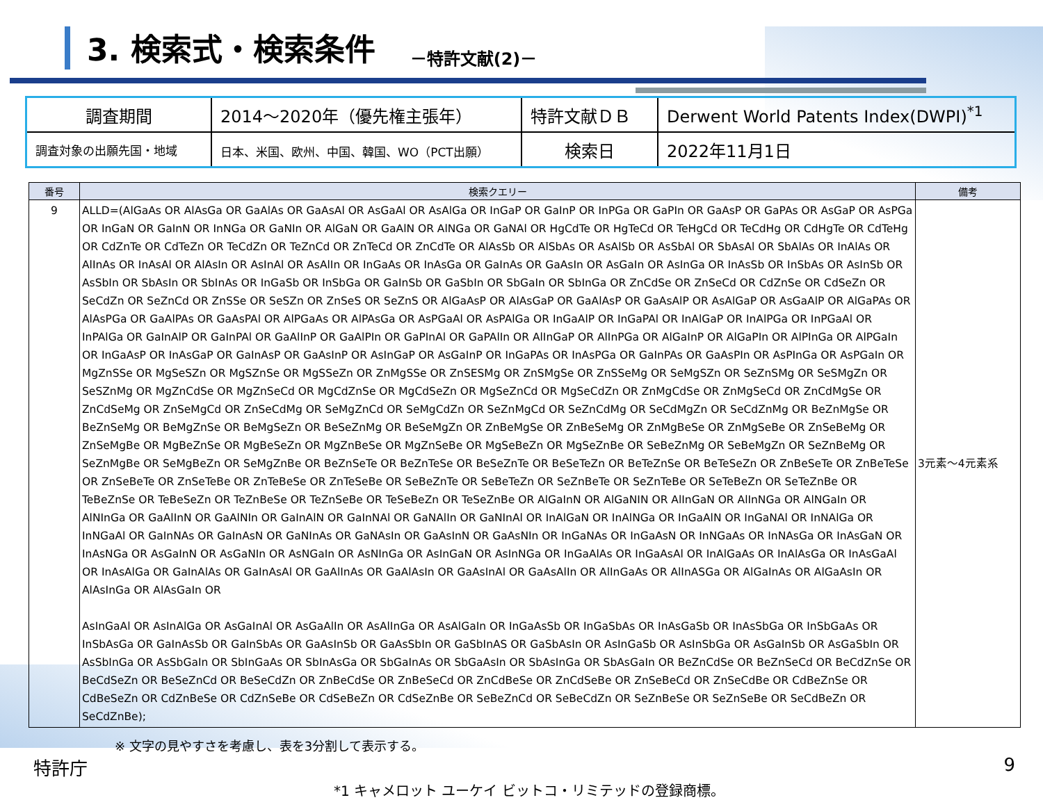3. 検索式・検索条件
－特許文献(2)－
| 調査期間 | 2014～2020年（優先権主張年） | 特許文献ＤＢ | Derwent World Patents Index(DWPI)<sup>*1</sup> |
| 調査対象の出願先国・地域 | 日本、米国、欧州、中国、韓国、WO（PCT出願） | 検索日 | 2022年11月1日 |
| 番号 | 検索クエリー | 備考 |
| --- | --- | --- |
| 9 | ALLD=(AlGaAs OR AlAsGa OR GaAlAs OR GaAsAl OR AsGaAl OR AsAlGa OR InGaP OR GaInP OR InPGa OR GaPIn OR GaAsP OR GaPAs OR AsGaP OR AsPGa OR InGaN OR GaInN OR InNGa OR GaNIn OR AlGaN OR GaAlN OR AlNGa OR GaNAl OR HgCdTe OR HgTeCd OR TeHgCd OR TeCdHg OR CdHgTe OR CdTeHg OR CdZnTe OR CdTeZn OR TeCdZn OR TeZnCd OR ZnTeCd OR ZnCdTe OR AlAsSb OR AlSbAs OR AsAlSb OR AsSbAl OR SbAsAl OR SbAlAs OR InAlAs OR AlInAs OR InAsAl OR AlAsIn OR AsInAl OR AsAlIn OR InGaAs OR InAsGa OR GaInAs OR GaAsIn OR AsGaIn OR AsInGa OR InAsSb OR InSbAs OR AsInSb OR AsSbIn OR SbAsIn OR SbInAs OR InGaSb OR InSbGa OR GaInSb OR GaSbIn OR SbGaIn OR SbInGa OR ZnCdSe OR ZnSeCd OR CdZnSe OR CdSeZn OR SeCdZn OR SeZnCd OR ZnSSe OR SeSZn OR ZnSeS OR SeZnS OR AlGaAsP OR AlAsGaP OR GaAlAsP OR GaAsAlP OR AsAlGaP OR AsGaAlP OR AlGaPAs OR AlAsPGa OR GaAlPAs OR GaAsPAl OR AlPGaAs OR AlPAsGa OR AsPGaAl OR AsPAlGa OR InGaAlP OR InGaPAl OR InAlGaP OR InAlPGa OR InPGaAl OR InPAlGa OR GaInAlP OR GaInPAl OR GaAlInP OR GaAlPIn OR GaPInAl OR GaPAlIn OR AlInGaP OR AlInPGa OR AlGaInP OR AlGaPIn OR AlPInGa OR AlPGaIn OR InGaAsP OR InAsGaP OR GaInAsP OR GaAsInP OR AsInGaP OR AsGaInP OR InGaPAs OR InAsPGa OR GaInPAs OR GaAsPIn OR AsPInGa OR AsPGaIn OR MgZnSSe OR MgSeSZn OR MgSZnSe OR MgSSeZn OR ZnMgSSe OR ZnSESMg OR ZnSMgSe OR ZnSSeMg OR SeMgSZn OR SeZnSMg OR SeSMgZn OR SeSZnMg OR MgZnCdSe OR MgZnSeCd OR MgCdZnSe OR MgCdSeZn OR MgSeZnCd OR MgSeCdZn OR ZnMgCdSe OR ZnMgSeCd OR ZnCdMgSe OR ZnCdSeMg OR ZnSeMgCd OR ZnSeCdMg OR SeMgZnCd OR SeMgCdZn OR SeZnMgCd OR SeZnCdMg OR SeCdMgZn OR SeCdZnMg OR BeZnMgSe OR BeZnSeMg OR BeMgZnSe OR BeMgSeZn OR BeSeZnMg OR BeSeMgZn OR ZnBeMgSe OR ZnBeSeMg OR ZnMgBeSe OR ZnMgSeBe OR ZnSeBeMg OR ZnSeMgBe OR MgBeZnSe OR MgBeSeZn OR MgZnBeSe OR MgZnSeBe OR MgSeBeZn OR MgSeZnBe OR SeBeZnMg OR SeBeMgZn OR SeZnBeMg OR SeZnMgBe OR SeMgBeZn OR SeMgZnBe OR BeZnSeTe OR BeZnTeSe OR BeSeZnTe OR BeSeTeZn OR BeTeZnSe OR BeTeSeZn OR ZnBeSeTe OR ZnBeTeSe OR ZnSeBeTe OR ZnSeTeBe OR ZnTeBeSe OR ZnTeSeBe OR SeBeZnTe OR SeBeTeZn OR SeZnBeTe OR SeZnTeBe OR SeTeBeZn OR SeTeZnBe OR TeBeZnSe OR TeBeSeZn OR TeZnBeSe OR TeZnSeBe OR TeSeBeZn OR TeSeZnBe OR AlGaInN OR AlGaNIN OR AlInGaN OR AlInNGa OR AlNGaIn OR AlNInGa OR GaAlInN OR GaAlNIn OR GaInAlN OR GaInNAl OR GaNAlIn OR GaNInAl OR InAlGaN OR InAlNGa OR InGaAlN OR InGaNAl OR InNAlGa OR InNGaAl OR GaInNAs OR GaInAsN OR GaNInAs OR GaNAsIn OR GaAsInN OR GaAsNIn OR InGaNAs OR InGaAsN OR InNGaAs OR InNAsGa OR InAsGaN OR InAsNGa OR AsGaInN OR AsGaNIn OR AsNGaIn OR AsNInGa OR AsInGaN OR AsInNGa OR InGaAlAs OR InGaAsAl OR InAlGaAs OR InAlAsGa OR InAsGaAl OR InAsAlGa OR GaInAlAs OR GaInAsAl OR GaAlInAs OR GaAlAsIn OR GaAsInAl OR GaAsAlIn OR AlInGaAs OR AlInASGa OR AlGaInAs OR AlGaAsIn OR AlAsInGa OR AlAsGaIn OR AsInGaAl OR AsInAlGa OR AsGaInAl OR AsGaAlIn OR AsAlInGa OR AsAlGaIn OR InGaAsSb OR InGaSbAs OR InAsGaSb OR InAsSbGa OR InSbGaAs OR InSbAsGa OR GaInAsSb OR GaInSbAs OR GaAsInSb OR GaAsSbIn OR GaSbInAS OR GaSbAsIn OR AsInGaSb OR AsInSbGa OR AsGaInSb OR AsGaSbIn OR AsSbInGa OR AsSbGaIn OR SbInGaAs OR SbInAsGa OR SbGaInAs OR SbGaAsIn OR SbAsInGa OR SbAsGaIn OR BeZnCdSe OR BeZnSeCd OR BeCdZnSe OR BeCdSeZn OR BeSeZnCd OR BeSeCdZn OR ZnBeCdSe OR ZnBeSeCd OR ZnCdBeSe OR ZnCdSeBe OR ZnSeBeCd OR ZnSeCdBe OR CdBeZnSe OR CdBeSeZn OR CdZnBeSe OR CdZnSeBe OR CdSeBeZn OR CdSeZnBe OR SeBeZnCd OR SeBeCdZn OR SeZnBeSe OR SeZnSeBe OR SeCdBeZn OR SeCdZnBe); | 3元素～4元素系 |
※ 文字の見やすさを考慮し、表を3分割して表示する。
特許庁 9
*1 キャメロット ユーケイ ビットコ・リミテッドの登録商標。